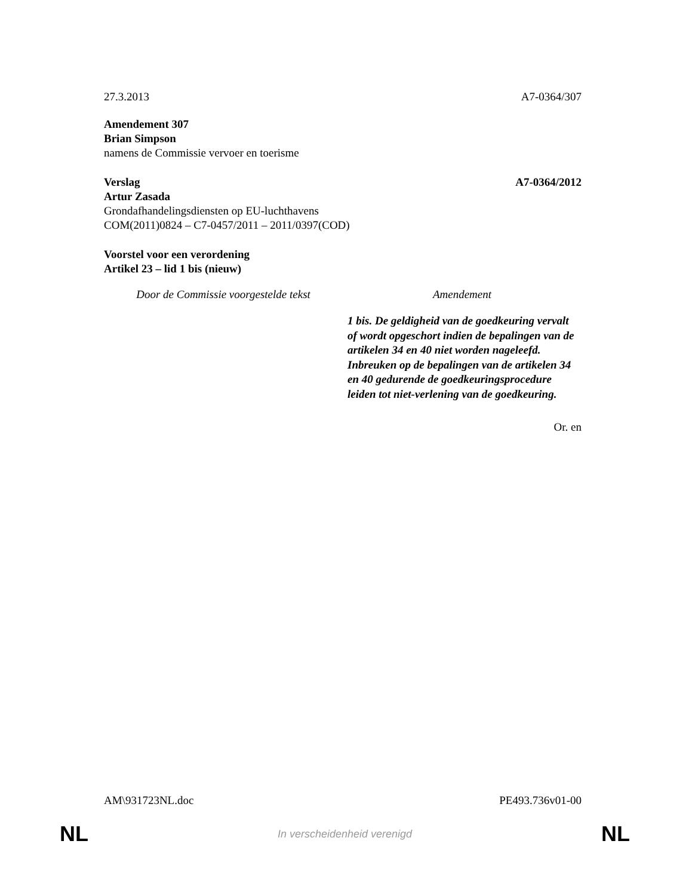27.3.2013 A7-0364/307
Amendement 307
Brian Simpson
namens de Commissie vervoer en toerisme
Verslag A7-0364/2012
Artur Zasada
Grondafhandelingsdiensten op EU-luchthavens
COM(2011)0824 – C7-0457/2011 – 2011/0397(COD)
Voorstel voor een verordening
Artikel 23 – lid 1 bis (nieuw)
| Door de Commissie voorgestelde tekst | Amendement |
| --- | --- |
| | 1 bis. De geldigheid van de goedkeuring vervalt of wordt opgeschort indien de bepalingen van de artikelen 34 en 40 niet worden nageleefd. Inbreuken op de bepalingen van de artikelen 34 en 40 gedurende de goedkeuringsprocedure leiden tot niet-verlening van de goedkeuring. |
Or. en
AM\931723NL.doc PE493.736v01-00
NL In verscheidenheid verenigd NL